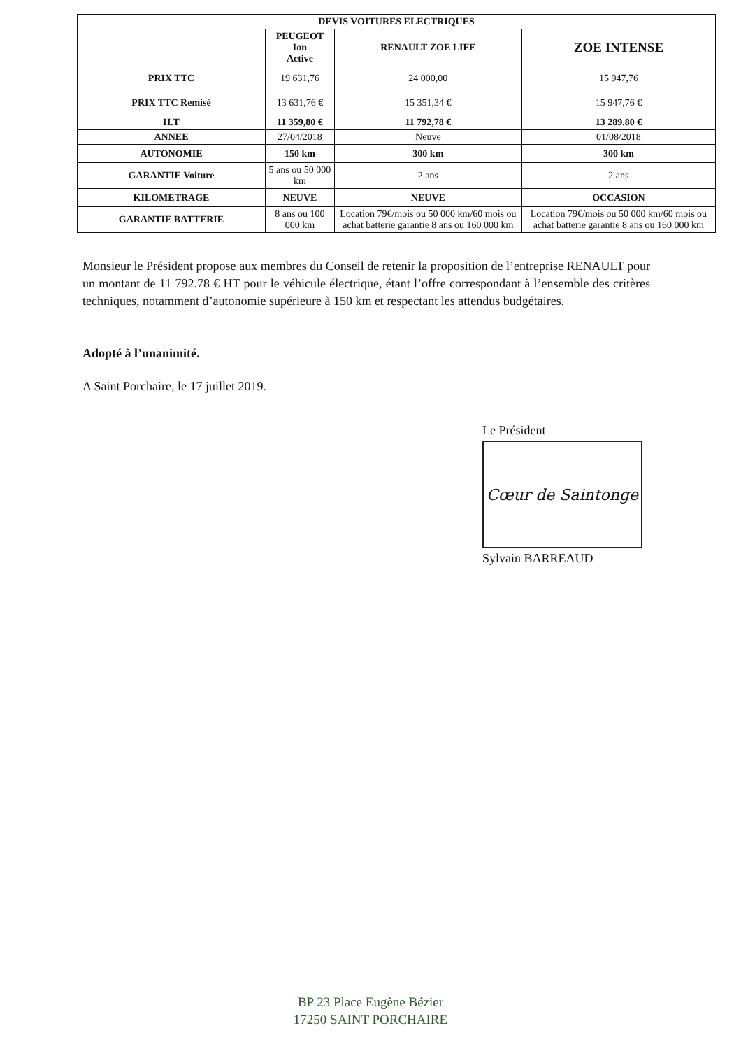| DEVIS VOITURES ELECTRIQUES | | | |
| --- | --- | --- | --- |
| | PEUGEOT Ion Active | RENAULT ZOE LIFE | ZOE INTENSE |
| PRIX TTC | 19 631,76 | 24 000,00 | 15 947,76 |
| PRIX TTC Remisé | 13 631,76 € | 15 351,34 € | 15 947,76 € |
| H.T | 11 359,80 € | 11 792,78 € | 13 289.80 € |
| ANNEE | 27/04/2018 | Neuve | 01/08/2018 |
| AUTONOMIE | 150 km | 300 km | 300 km |
| GARANTIE Voiture | 5 ans ou 50 000 km | 2 ans | 2 ans |
| KILOMETRAGE | NEUVE | NEUVE | OCCASION |
| GARANTIE BATTERIE | 8 ans ou 100 000 km | Location 79€/mois ou 50 000 km/60 mois ou achat batterie garantie 8 ans ou 160 000 km | Location 79€/mois ou 50 000 km/60 mois ou achat batterie garantie 8 ans ou 160 000 km |
Monsieur le Président propose aux membres du Conseil de retenir la proposition de l’entreprise RENAULT pour un montant de 11 792.78 € HT pour le véhicule électrique, étant l’offre correspondant à l’ensemble des critères techniques, notamment d’autonomie supérieure à 150 km et respectant les attendus budgétaires.
Adopté à l’unanimité.
A Saint Porchaire, le 17 juillet 2019.
Le Président
Cœur de Saintonge
Sylvain BARREAUD
BP 23 Place Eugène Bézier
17250 SAINT PORCHAIRE